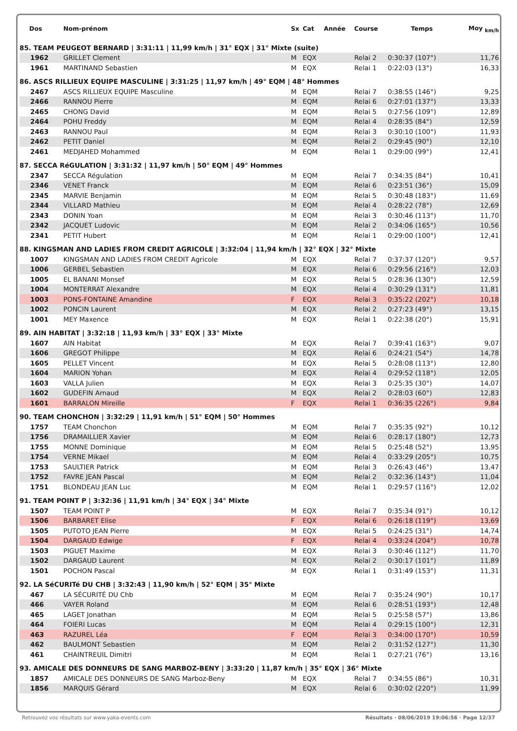| Dos | Nom-prénom | Sx | Cat | Année | Course | Temps | Moy <sub>km/h</sub> |
| --- | --- | --- | --- | --- | --- | --- | --- |
| 85. TEAM PEUGEOT BERNARD / 3:31:11 / 11,99 km/h / 31° EQX / 31° Mixte (suite) | | | | | | | |
| 1962 | GRILLET Clement | M | EQX | | Relai 2 | 0:30:37 (107°) | 11,76 |
| 1961 | MARTINAND Sebastien | M | EQX | | Relai 1 | 0:22:03 (13°) | 16,33 |
| 86. ASCS RILLIEUX EQUIPE MASCULINE / 3:31:25 / 11,97 km/h / 49° EQM / 48° Hommes | | | | | | | |
| 2467 | ASCS RILLIEUX EQUIPE Masculine | M | EQM | | Relai 7 | 0:38:55 (146°) | 9,25 |
| 2466 | RANNOU Pierre | M | EQM | | Relai 6 | 0:27:01 (137°) | 13,33 |
| 2465 | CHONG David | M | EQM | | Relai 5 | 0:27:56 (109°) | 12,89 |
| 2464 | POHU Freddy | M | EQM | | Relai 4 | 0:28:35 (84°) | 12,59 |
| 2463 | RANNOU Paul | M | EQM | | Relai 3 | 0:30:10 (100°) | 11,93 |
| 2462 | PETIT Daniel | M | EQM | | Relai 2 | 0:29:45 (90°) | 12,10 |
| 2461 | MEDJAHED Mohammed | M | EQM | | Relai 1 | 0:29:00 (99°) | 12,41 |
| 87. SECCA RéGULATION / 3:31:32 / 11,97 km/h / 50° EQM / 49° Hommes | | | | | | | |
| 2347 | SECCA Régulation | M | EQM | | Relai 7 | 0:34:35 (84°) | 10,41 |
| 2346 | VENET Franck | M | EQM | | Relai 6 | 0:23:51 (36°) | 15,09 |
| 2345 | MARVIE Benjamin | M | EQM | | Relai 5 | 0:30:48 (183°) | 11,69 |
| 2344 | VILLARD Mathieu | M | EQM | | Relai 4 | 0:28:22 (78°) | 12,69 |
| 2343 | DONIN Yoan | M | EQM | | Relai 3 | 0:30:46 (113°) | 11,70 |
| 2342 | JACQUET Ludovic | M | EQM | | Relai 2 | 0:34:06 (165°) | 10,56 |
| 2341 | PETIT Hubert | M | EQM | | Relai 1 | 0:29:00 (100°) | 12,41 |
| 88. KINGSMAN AND LADIES FROM CREDIT AGRICOLE / 3:32:04 / 11,94 km/h / 32° EQX / 32° Mixte | | | | | | | |
| 1007 | KINGSMAN AND LADIES FROM CREDIT Agricole | M | EQX | | Relai 7 | 0:37:37 (120°) | 9,57 |
| 1006 | GERBEL Sebastien | M | EQX | | Relai 6 | 0:29:56 (216°) | 12,03 |
| 1005 | EL BANANI Monsef | M | EQX | | Relai 5 | 0:28:36 (130°) | 12,59 |
| 1004 | MONTERRAT Alexandre | M | EQX | | Relai 4 | 0:30:29 (131°) | 11,81 |
| 1003 | PONS-FONTAINE Amandine | F | EQX | | Relai 3 | 0:35:22 (202°) | 10,18 |
| 1002 | PONCIN Laurent | M | EQX | | Relai 2 | 0:27:23 (49°) | 13,15 |
| 1001 | MEY Maxence | M | EQX | | Relai 1 | 0:22:38 (20°) | 15,91 |
| 89. AIN HABITAT / 3:32:18 / 11,93 km/h / 33° EQX / 33° Mixte | | | | | | | |
| 1607 | AIN Habitat | M | EQX | | Relai 7 | 0:39:41 (163°) | 9,07 |
| 1606 | GREGOT Philippe | M | EQX | | Relai 6 | 0:24:21 (54°) | 14,78 |
| 1605 | PELLET Vincent | M | EQX | | Relai 5 | 0:28:08 (113°) | 12,80 |
| 1604 | MARION Yohan | M | EQX | | Relai 4 | 0:29:52 (118°) | 12,05 |
| 1603 | VALLA Julien | M | EQX | | Relai 3 | 0:25:35 (30°) | 14,07 |
| 1602 | GUDEFIN Arnaud | M | EQX | | Relai 2 | 0:28:03 (60°) | 12,83 |
| 1601 | BARRALON Mireille | F | EQX | | Relai 1 | 0:36:35 (226°) | 9,84 |
| 90. TEAM CHONCHON / 3:32:29 / 11,91 km/h / 51° EQM / 50° Hommes | | | | | | | |
| 1757 | TEAM Chonchon | M | EQM | | Relai 7 | 0:35:35 (92°) | 10,12 |
| 1756 | DRAMAILLIER Xavier | M | EQM | | Relai 6 | 0:28:17 (180°) | 12,73 |
| 1755 | MONNE Dominique | M | EQM | | Relai 5 | 0:25:48 (52°) | 13,95 |
| 1754 | VERNE Mikael | M | EQM | | Relai 4 | 0:33:29 (205°) | 10,75 |
| 1753 | SAULTIER Patrick | M | EQM | | Relai 3 | 0:26:43 (46°) | 13,47 |
| 1752 | FAVRE JEAN Pascal | M | EQM | | Relai 2 | 0:32:36 (143°) | 11,04 |
| 1751 | BLONDEAU JEAN Luc | M | EQM | | Relai 1 | 0:29:57 (116°) | 12,02 |
| 91. TEAM POINT P / 3:32:36 / 11,91 km/h / 34° EQX / 34° Mixte | | | | | | | |
| 1507 | TEAM POINT P | M | EQX | | Relai 7 | 0:35:34 (91°) | 10,12 |
| 1506 | BARBARET Elise | F | EQX | | Relai 6 | 0:26:18 (119°) | 13,69 |
| 1505 | PUTOTO JEAN Pierre | M | EQX | | Relai 5 | 0:24:25 (31°) | 14,74 |
| 1504 | DARGAUD Edwige | F | EQX | | Relai 4 | 0:33:24 (204°) | 10,78 |
| 1503 | PIGUET Maxime | M | EQX | | Relai 3 | 0:30:46 (112°) | 11,70 |
| 1502 | DARGAUD Laurent | M | EQX | | Relai 2 | 0:30:17 (101°) | 11,89 |
| 1501 | POCHON Pascal | M | EQX | | Relai 1 | 0:31:49 (153°) | 11,31 |
| 92. LA SéCURITé DU CHB / 3:32:43 / 11,90 km/h / 52° EQM / 35° Mixte | | | | | | | |
| 467 | LA SÉCURITÉ DU Chb | M | EQM | | Relai 7 | 0:35:24 (90°) | 10,17 |
| 466 | VAYER Roland | M | EQM | | Relai 6 | 0:28:51 (193°) | 12,48 |
| 465 | LAGET Jonathan | M | EQM | | Relai 5 | 0:25:58 (57°) | 13,86 |
| 464 | FOIERI Lucas | M | EQM | | Relai 4 | 0:29:15 (100°) | 12,31 |
| 463 | RAZUREL Léa | F | EQM | | Relai 3 | 0:34:00 (170°) | 10,59 |
| 462 | BAULMONT Sebastien | M | EQM | | Relai 2 | 0:31:52 (127°) | 11,30 |
| 461 | CHAINTREUIL Dimitri | M | EQM | | Relai 1 | 0:27:21 (76°) | 13,16 |
| 93. AMICALE DES DONNEURS DE SANG MARBOZ-BENY / 3:33:20 / 11,87 km/h / 35° EQX / 36° Mixte | | | | | | | |
| 1857 | AMICALE DES DONNEURS DE SANG Marboz-Beny | M | EQX | | Relai 7 | 0:34:55 (86°) | 10,31 |
| 1856 | MARQUIS Gérard | M | EQX | | Relai 6 | 0:30:02 (220°) | 11,99 |
Retrouvez vos résultats sur www.yaka-events.com Résultats · 08/06/2019 19:06:56 · Page 12/37